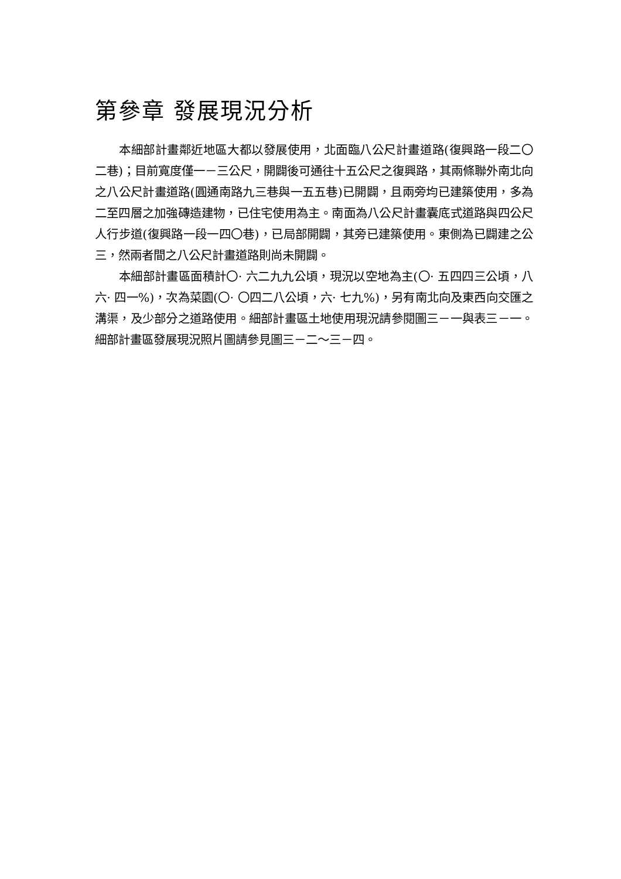第參章 發展現況分析
本細部計畫鄰近地區大都以發展使用，北面臨八公尺計畫道路(復興路一段二〇二巷)；目前寬度僅一－三公尺，開闢後可通往十五公尺之復興路，其兩條聯外南北向之八公尺計畫道路(圓通南路九三巷與一五五巷)已開闢，且兩旁均已建築使用，多為二至四層之加強磚造建物，已住宅使用為主。南面為八公尺計畫囊底式道路與四公尺人行步道(復興路一段一四〇巷)，已局部開闢，其旁已建築使用。東側為已闢建之公三，然兩者間之八公尺計畫道路則尚未開闢。
本細部計畫區面積計〇· 六二九九公頃，現況以空地為主(〇· 五四四三公頃，八六· 四一%)，次為菜園(〇· 〇四二八公頃，六· 七九%)，另有南北向及東西向交匯之溝渠，及少部分之道路使用。細部計畫區土地使用現況請參閱圖三－一與表三－一。細部計畫區發展現況照片圖請參見圖三－二～三－四。